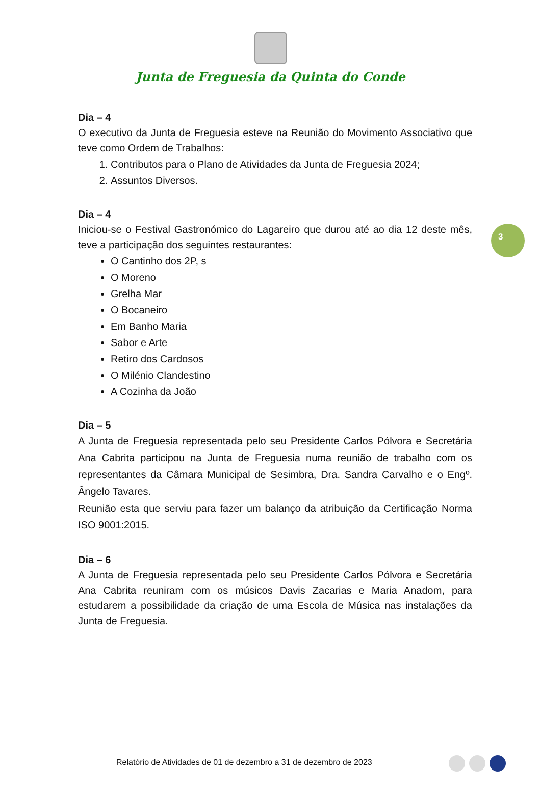Junta de Freguesia da Quinta do Conde
3
Dia – 4
O executivo da Junta de Freguesia esteve na Reunião do Movimento Associativo que teve como Ordem de Trabalhos:
1. Contributos para o Plano de Atividades da Junta de Freguesia 2024;
2. Assuntos Diversos.
Dia – 4
Iniciou-se o Festival Gastronómico do Lagareiro que durou até ao dia 12 deste mês, teve a participação dos seguintes restaurantes:
O Cantinho dos 2P, s
O Moreno
Grelha Mar
O Bocaneiro
Em Banho Maria
Sabor e Arte
Retiro dos Cardosos
O Milénio Clandestino
A Cozinha da João
Dia – 5
A Junta de Freguesia representada pelo seu Presidente Carlos Pólvora e Secretária Ana Cabrita participou na Junta de Freguesia numa reunião de trabalho com os representantes da Câmara Municipal de Sesimbra, Dra. Sandra Carvalho e o Engº. Ângelo Tavares.
Reunião esta que serviu para fazer um balanço da atribuição da Certificação Norma ISO 9001:2015.
Dia – 6
A Junta de Freguesia representada pelo seu Presidente Carlos Pólvora e Secretária Ana Cabrita reuniram com os músicos Davis Zacarias e Maria Anadom, para estudarem a possibilidade da criação de uma Escola de Música nas instalações da Junta de Freguesia.
Relatório de Atividades de 01 de dezembro a 31 de dezembro de 2023